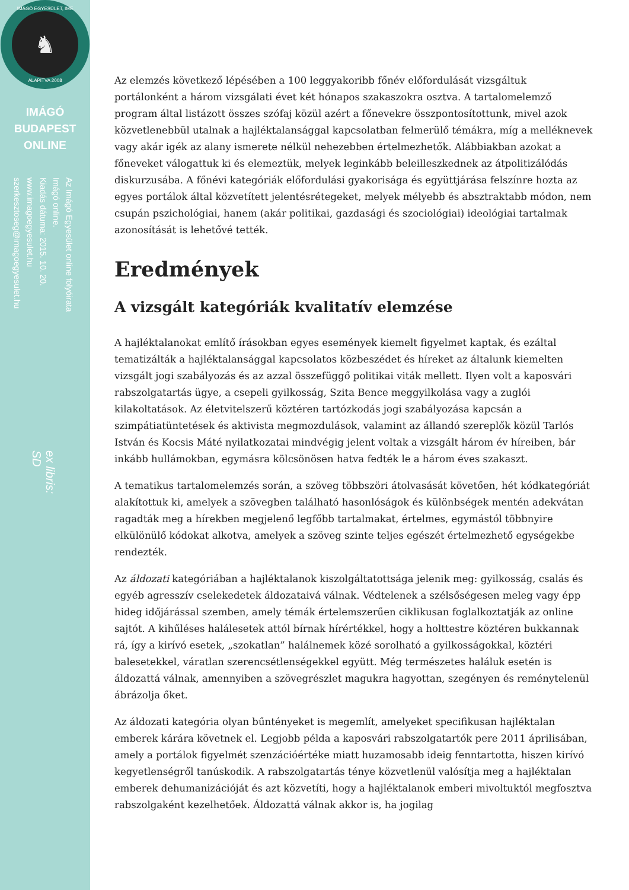IMÁGÓ EGYESÜLET, IME
♞
ALAPÍTVA 2008
IMÁGÓ
BUDAPEST
ONLINE
Az Imágó Egyesület online folyóirata
Imágó online.
Kiadás dátuma: 2015. 10. 20.
www.imagoegyesulet.hu
szerkesztoseg@imagoegyesulet.hu
ex libris:
SD
Az elemzés következő lépésében a 100 leggyakoribb főnév előfordulását vizsgáltuk portálonként a három vizsgálati évet két hónapos szakaszokra osztva. A tartalomelemző program által listázott összes szófaj közül azért a főnevekre összpontosítottunk, mivel azok közvetlenebbül utalnak a hajléktalansággal kapcsolatban felmerülő témákra, míg a melléknevek vagy akár igék az alany ismerete nélkül nehezebben értelmezhetők. Alábbiakban azokat a főneveket válogattuk ki és elemeztük, melyek leginkább beleilleszkednek az átpolitizálódás diskurzusába. A főnévi kategóriák előfordulási gyakorisága és együttjárása felszínre hozta az egyes portálok által közvetített jelentésrétegeket, melyek mélyebb és absztraktabb módon, nem csupán pszichológiai, hanem (akár politikai, gazdasági és szociológiai) ideológiai tartalmak azonosítását is lehetővé tették.
Eredmények
A vizsgált kategóriák kvalitatív elemzése
A hajléktalanokat említő írásokban egyes események kiemelt figyelmet kaptak, és ezáltal tematizálták a hajléktalansággal kapcsolatos közbeszédet és híreket az általunk kiemelten vizsgált jogi szabályozás és az azzal összefüggő politikai viták mellett. Ilyen volt a kaposvári rabszolgatartás ügye, a csepeli gyilkosság, Szita Bence meggyilkolása vagy a zuglói kilakoltatások. Az életvitelszerű köztéren tartózkodás jogi szabályozása kapcsán a szimpátiatüntetések és aktivista megmozdulások, valamint az állandó szereplők közül Tarlós István és Kocsis Máté nyilatkozatai mindvégig jelent voltak a vizsgált három év híreiben, bár inkább hullámokban, egymásra kölcsönösen hatva fedték le a három éves szakaszt.
A tematikus tartalomelemzés során, a szöveg többszöri átolvasását követően, hét kódkategóriát alakítottuk ki, amelyek a szövegben található hasonlóságok és különbségek mentén adekvátan ragadták meg a hírekben megjelenő legfőbb tartalmakat, értelmes, egymástól többnyire elkülönülő kódokat alkotva, amelyek a szöveg szinte teljes egészét értelmezhető egységekbe rendezték.
Az áldozati kategóriában a hajléktalanok kiszolgáltatottsága jelenik meg: gyilkosság, csalás és egyéb agresszív cselekedetek áldozataivá válnak. Védtelenek a szélsőségesen meleg vagy épp hideg időjárással szemben, amely témák értelemszerűen ciklikusan foglalkoztatják az online sajtót. A kihűléses halálesetek attól bírnak hírértékkel, hogy a holttestre köztéren bukkannak rá, így a kirívó esetek, „szokatlan” halálnemek közé sorolható a gyilkosságokkal, köztéri balesetekkel, váratlan szerencsétlenségekkel együtt. Még természetes haláluk esetén is áldozattá válnak, amennyiben a szövegrészlet magukra hagyottan, szegényen és reménytelenül ábrázolja őket.
Az áldozati kategória olyan bűntényeket is megemlít, amelyeket specifikusan hajléktalan emberek kárára követnek el. Legjobb példa a kaposvári rabszolgatartók pere 2011 áprilisában, amely a portálok figyelmét szenzációértéke miatt huzamosabb ideig fenntartotta, hiszen kirívó kegyetlenségről tanúskodik. A rabszolgatartás ténye közvetlenül valósítja meg a hajléktalan emberek dehumanizációját és azt közvetíti, hogy a hajléktalanok emberi mivoltuktól megfosztva rabszolgaként kezelhetőek. Áldozattá válnak akkor is, ha jogilag